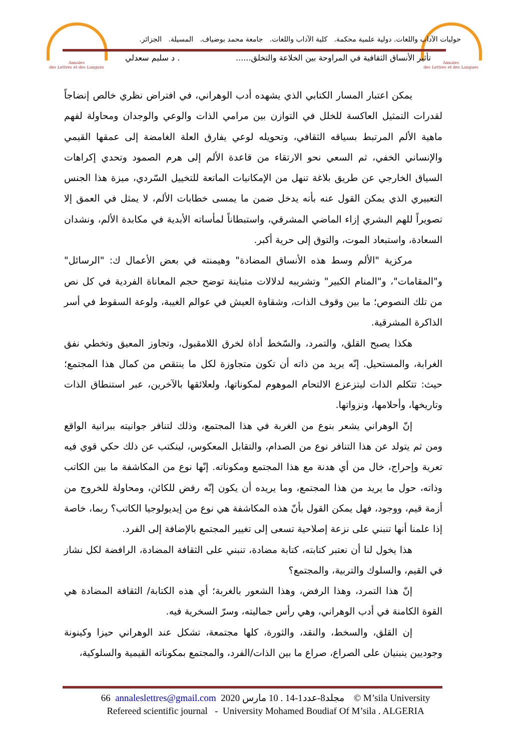Annales
des Lettres et des Langues
Annales
des Lettres et des Langues
حوليات الآداب واللغات. دولية علمية محكمة. كلية الآداب واللغات. جامعة محمد بوضياف. المسيلة. الجزائر.
تأثير الأنساق الثقافية في المراوحة بين الخلاعة والتخلق....... د سليم سعدلي
يمكن اعتبار المسار الكتابي الذي يشهده أدب الوهراني، في افتراض نظري خالص إنضاجاً لقدرات التمثيل العاكسة للخلل في التوازن بين مرامي الذات والوعي والوجدان ومحاولة لفهم ماهية الألم المرتبط بسياقه الثقافي، وتحويله لوعي يفارق العلة الغامضة إلى عمقها القيمي والإنساني الخفي، ثم السعي نحو الارتقاء من قاعدة الألم إلى هرم الصمود وتحدي إكراهات السياق الخارجي عن طريق بلاغة تنهل من الإمكانيات الماتعة للتخييل السّردي، ميزة هذا الجنس التعبيري الذي يمكن القول عنه بأنه يدخل ضمن ما يمسى خطابات الألم، لا يمثل في العمق إلا تصويراً للهم البشري إزاء الماضي المشرقي، واستبطاناً لمأساته الأبدية في مكابدة الألم، ونشدان السعادة، واستبعاد الموت، والتوق إلى حرية أكبر.
مركزية "الألم وسط هذه الأنساق المضادة" وهيمنته في بعض الأعمال ك: "الرسائل" و"المقامات"، و"المنام الكبير" وتشريبه لدلالات متباينة توضح حجم المعاناة الفردية في كل نص من تلك النصوص؛ ما بين وقوف الذات، وشقاوة العيش في عوالم الغيبة، ولوعة السقوط في أسر الذاكرة المشرقية.
هكذا يصبح القلق، والتمرد، والسّخط أداة لخرق اللامقبول، وتجاوز المعيق وتخطي نفق الغرابة، والمستحيل. إنّه يريد من ذاته أن تكون متجاوزة لكل ما ينتقص من كمال هذا المجتمع؛ حيث: تتكلم الذات ليتزعزع الالتحام الموهوم لمكوناتها، ولعلائقها بالآخرين، عبر استنطاق الذات وتاريخها، وأحلامها، ونزواتها.
إنّ الوهراني يشعر بنوع من الغربة في هذا المجتمع، وذلك لتنافر جوانيته ببرانية الواقع ومن ثم يتولد عن هذا التنافر نوع من الصدام، والتقابل المعكوس، لينكتب عن ذلك حكي قوي فيه تعرية وإحراج، خال من أي هدنة مع هذا المجتمع ومكوناته. إنّها نوع من المكاشفة ما بين الكاتب وذاته، حول ما يريد من هذا المجتمع، وما يريده أن يكون إنّه رفض للكائن، ومحاولة للخروج من أزمة قيم، ووجود، فهل يمكن القول بأنّ هذه المكاشفة هي نوع من إيديولوجيا الكاتب؟ ربما، خاصة إذا علمنا أنها تنبني على نزعة إصلاحية تسعى إلى تغيير المجتمع بالإضافة إلى الفرد.
هذا يخول لنا أن نعتبر كتابته، كتابة مضادة، تنبني على الثقافة المضادة، الرافضة لكل نشاز في القيم، والسلوك والتربية، والمجتمع؟
إنّ هذا التمرد، وهذا الرفض، وهذا الشعور بالغربة؛ أي هذه الكتابة/ الثقافة المضادة هي القوة الكامنة في أدب الوهراني، وهي رأس جماليته، وسرّ السخرية فيه.
إن القلق، والسخط، والنقد، والثورة، كلها مجتمعة، تشكل عند الوهراني حيزا وكينونة وجوديين ينبنيان على الصراع، صراع ما بين الذات/الفرد، والمجتمع بمكوناته القيمية والسلوكية،
66 annaleslettres@gmail.com 2020 مجلد8-عدد1-14 . 10 مارس © M’sila University
Refereed scientific journal - University Mohamed Boudiaf Of M’sila . ALGERIA